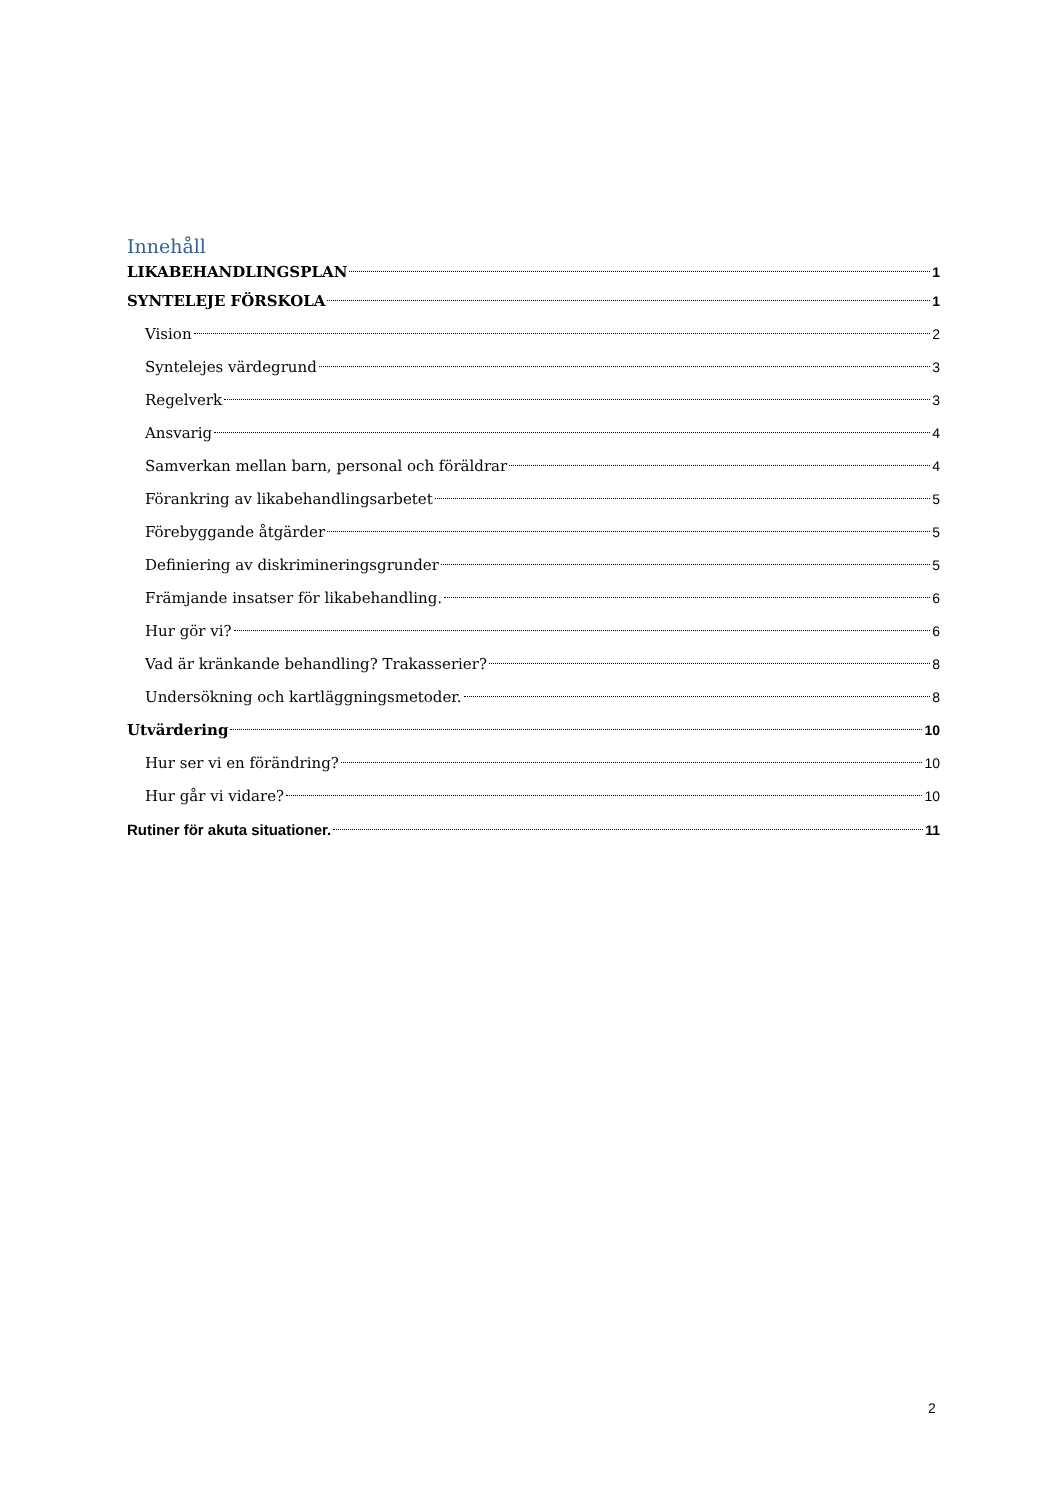Innehåll
LIKABEHANDLINGSPLAN 1
SYNTELEJE FÖRSKOLA 1
Vision 2
Syntelejes värdegrund 3
Regelverk 3
Ansvarig 4
Samverkan mellan barn, personal och föräldrar 4
Förankring av likabehandlingsarbetet 5
Förebyggande åtgärder 5
Definiering av diskrimineringsgrunder 5
Främjande insatser för likabehandling. 6
Hur gör vi? 6
Vad är kränkande behandling? Trakasserier? 8
Undersökning och kartläggningsmetoder. 8
Utvärdering 10
Hur ser vi en förändring? 10
Hur går vi vidare? 10
Rutiner för akuta situationer. 11
2